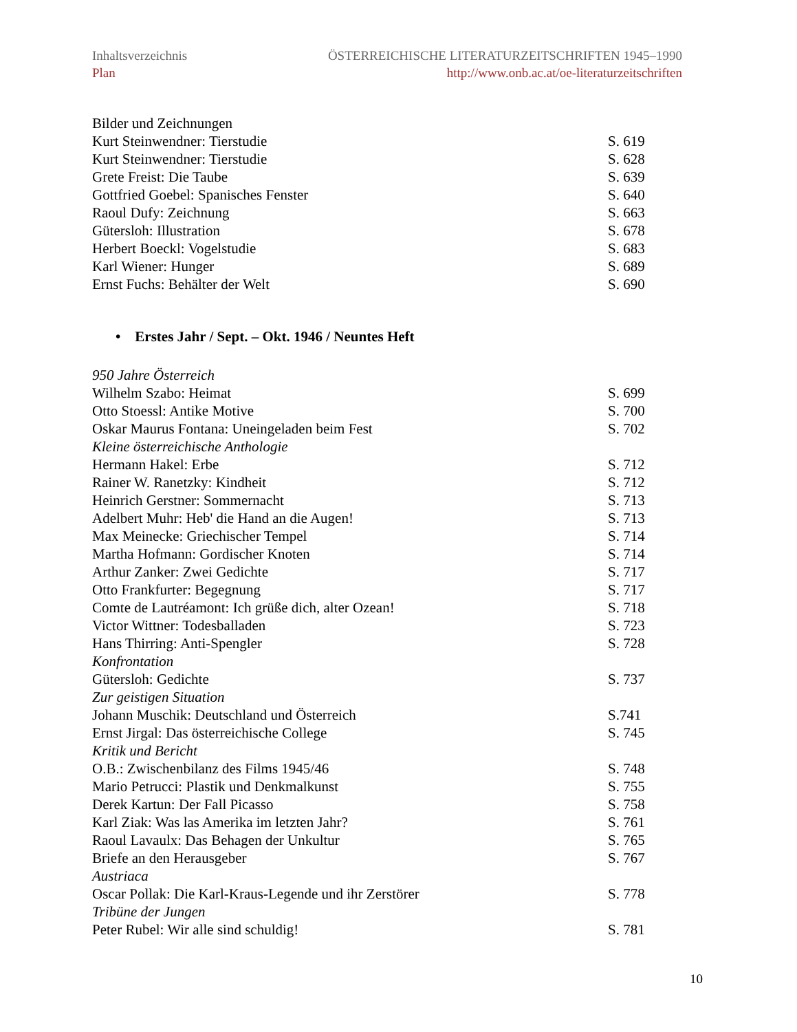Inhaltsverzeichnis
Plan
ÖSTERREICHISCHE LITERATURZEITSCHRIFTEN 1945–1990
http://www.onb.ac.at/oe-literaturzeitschriften
Bilder und Zeichnungen
Kurt Steinwendner: Tierstudie S. 619
Kurt Steinwendner: Tierstudie S. 628
Grete Freist: Die Taube S. 639
Gottfried Goebel: Spanisches Fenster S. 640
Raoul Dufy: Zeichnung S. 663
Gütersloh: Illustration S. 678
Herbert Boeckl: Vogelstudie S. 683
Karl Wiener: Hunger S. 689
Ernst Fuchs: Behälter der Welt S. 690
• Erstes Jahr / Sept. – Okt. 1946 / Neuntes Heft
950 Jahre Österreich
Wilhelm Szabo: Heimat S. 699
Otto Stoessl: Antike Motive S. 700
Oskar Maurus Fontana: Uneingeladen beim Fest S. 702
Kleine österreichische Anthologie
Hermann Hakel: Erbe S. 712
Rainer W. Ranetzky: Kindheit S. 712
Heinrich Gerstner: Sommernacht S. 713
Adelbert Muhr: Heb' die Hand an die Augen! S. 713
Max Meinecke: Griechischer Tempel S. 714
Martha Hofmann: Gordischer Knoten S. 714
Arthur Zanker: Zwei Gedichte S. 717
Otto Frankfurter: Begegnung S. 717
Comte de Lautréamont: Ich grüße dich, alter Ozean! S. 718
Victor Wittner: Todesballaden S. 723
Hans Thirring: Anti-Spengler S. 728
Konfrontation
Gütersloh: Gedichte S. 737
Zur geistigen Situation
Johann Muschik: Deutschland und Österreich S.741
Ernst Jirgal: Das österreichische College S. 745
Kritik und Bericht
O.B.: Zwischenbilanz des Films 1945/46 S. 748
Mario Petrucci: Plastik und Denkmalkunst S. 755
Derek Kartun: Der Fall Picasso S. 758
Karl Ziak: Was las Amerika im letzten Jahr? S. 761
Raoul Lavaulx: Das Behagen der Unkultur S. 765
Briefe an den Herausgeber S. 767
Austriaca
Oscar Pollak: Die Karl-Kraus-Legende und ihr Zerstörer S. 778
Tribüne der Jungen
Peter Rubel: Wir alle sind schuldig! S. 781
10